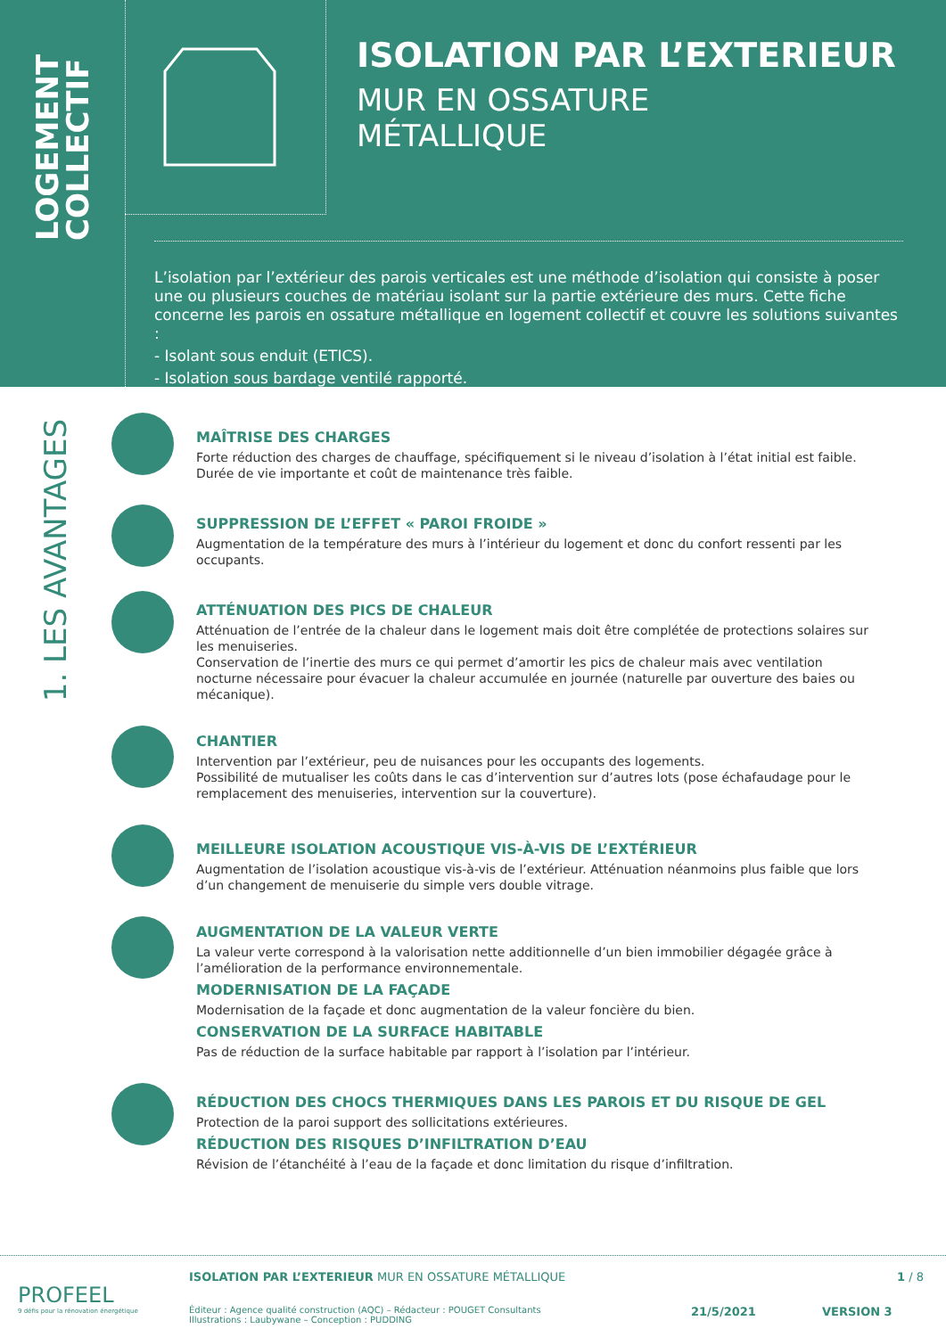LOGEMENT COLLECTIF
ISOLATION PAR L’EXTERIEUR
MUR EN OSSATURE
MÉTALLIQUE
L’isolation par l’extérieur des parois verticales est une méthode d’isolation qui consiste à poser une ou plusieurs couches de matériau isolant sur la partie extérieure des murs. Cette fiche concerne les parois en ossature métallique en logement collectif et couvre les solutions suivantes :
- Isolant sous enduit (ETICS).
- Isolation sous bardage ventilé rapporté.
1. LES AVANTAGES
MAÎTRISE DES CHARGES
Forte réduction des charges de chauffage, spécifiquement si le niveau d’isolation à l’état initial est faible.
Durée de vie importante et coût de maintenance très faible.
SUPPRESSION DE L’EFFET « PAROI FROIDE »
Augmentation de la température des murs à l’intérieur du logement et donc du confort ressenti par les occupants.
ATTÉNUATION DES PICS DE CHALEUR
Atténuation de l’entrée de la chaleur dans le logement mais doit être complétée de protections solaires sur les menuiseries.
Conservation de l’inertie des murs ce qui permet d’amortir les pics de chaleur mais avec ventilation nocturne nécessaire pour évacuer la chaleur accumulée en journée (naturelle par ouverture des baies ou mécanique).
CHANTIER
Intervention par l’extérieur, peu de nuisances pour les occupants des logements.
Possibilité de mutualiser les coûts dans le cas d’intervention sur d’autres lots (pose échafaudage pour le remplacement des menuiseries, intervention sur la couverture).
MEILLEURE ISOLATION ACOUSTIQUE VIS-À-VIS DE L’EXTÉRIEUR
Augmentation de l’isolation acoustique vis-à-vis de l’extérieur. Atténuation néanmoins plus faible que lors d’un changement de menuiserie du simple vers double vitrage.
AUGMENTATION DE LA VALEUR VERTE
La valeur verte correspond à la valorisation nette additionnelle d’un bien immobilier dégagée grâce à l’amélioration de la performance environnementale.
MODERNISATION DE LA FAÇADE
Modernisation de la façade et donc augmentation de la valeur foncière du bien.
CONSERVATION DE LA SURFACE HABITABLE
Pas de réduction de la surface habitable par rapport à l’isolation par l’intérieur.
RÉDUCTION DES CHOCS THERMIQUES DANS LES PAROIS ET DU RISQUE DE GEL
Protection de la paroi support des sollicitations extérieures.
RÉDUCTION DES RISQUES D’INFILTRATION D’EAU
Révision de l’étanchéité à l’eau de la façade et donc limitation du risque d’infiltration.
PROFEEL
9 défis pour la rénovation énergétique
ISOLATION PAR L’EXTERIEUR MUR EN OSSATURE MÉTALLIQUE
1 / 8
Éditeur : Agence qualité construction (AQC) – Rédacteur : POUGET Consultants
Illustrations : Laubywane – Conception : PUDDING
21/5/2021 VERSION 3